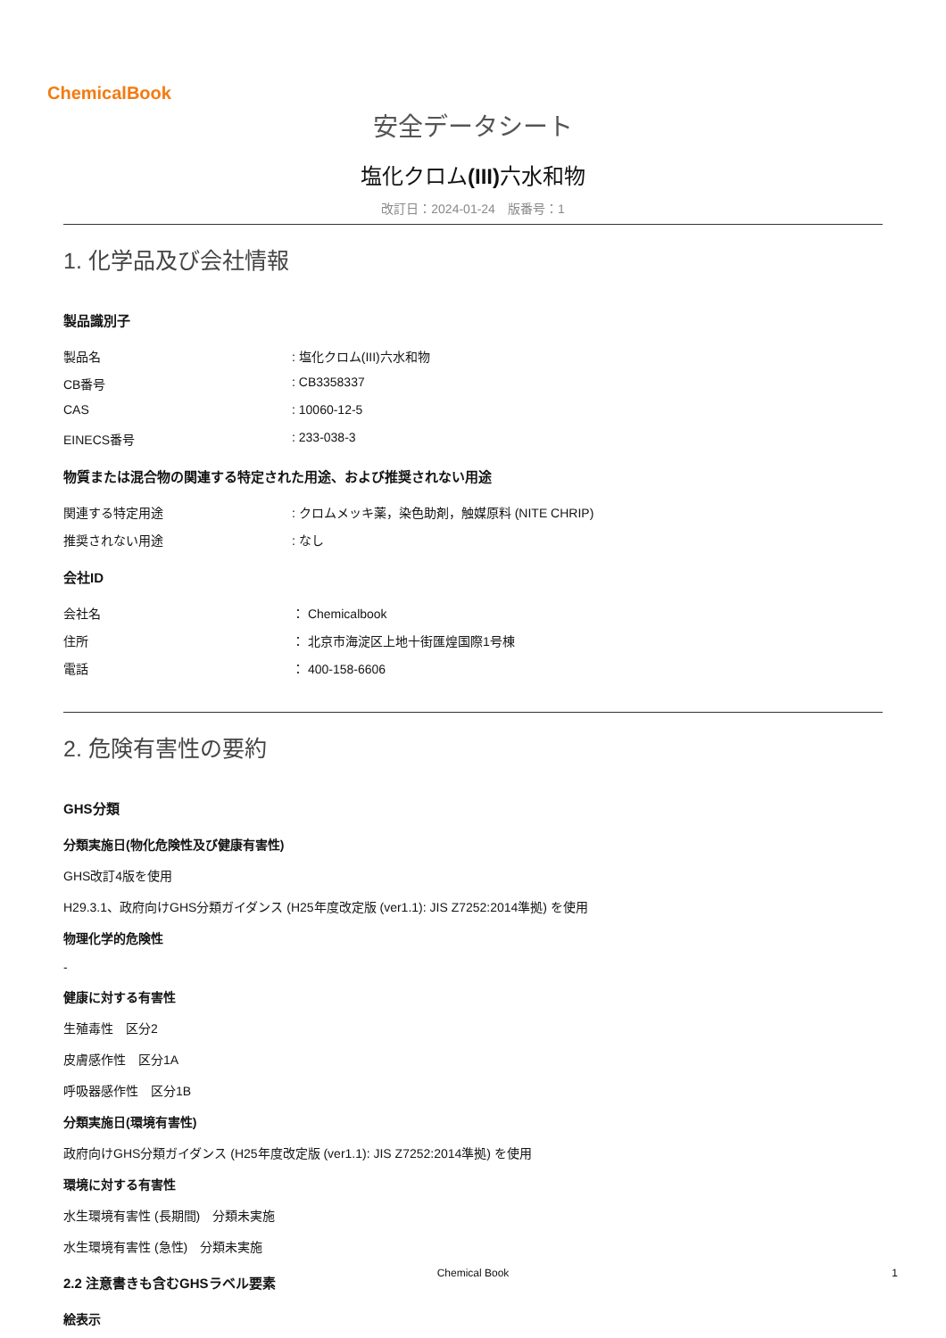ChemicalBook
安全データシート
塩化クロム(III) 六水和物
改訂日：2024-01-24　版番号：1
1. 化学品及び会社情報
製品識別子
製品名: 塩化クロム(III)六水和物
CB番号: CB3358337
CAS: 10060-12-5
EINECS番号: 233-038-3
物質または混合物の関連する特定された用途、および推奨されない用途
関連する特定用途: クロムメッキ薬，染色助剤，触媒原料 (NITE CHRIP)
推奨されない用途: なし
会社ID
会社名 ： Chemicalbook
住所 ： 北京市海淀区上地十街匯煌国際1号棟
電話 ： 400-158-6606
2. 危険有害性の要約
GHS分類
分類実施日(物化危険性及び健康有害性)
GHS改訂4版を使用
H29.3.1、政府向けGHS分類ガイダンス (H25年度改定版 (ver1.1): JIS Z7252:2014準拠) を使用
物理化学的危険性
-
健康に対する有害性
生殖毒性　区分2
皮膚感作性　区分1A
呼吸器感作性　区分1B
分類実施日(環境有害性)
政府向けGHS分類ガイダンス (H25年度改定版 (ver1.1): JIS Z7252:2014準拠) を使用
環境に対する有害性
水生環境有害性 (長期間)　分類未実施
水生環境有害性 (急性)　分類未実施
2.2 注意書きも含むGHSラベル要素
絵表示
Chemical Book 1